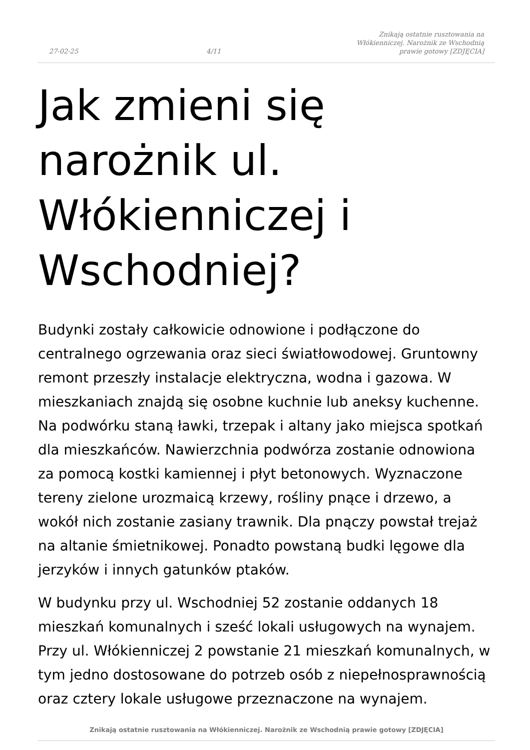27-02-25 4/11 Znikają ostatnie rusztowania na Włókienniczej. Narożnik ze Wschodnią prawie gotowy [ZDJĘCIA]
Jak zmieni się narożnik ul. Włókienniczej i Wschodniej?
Budynki zostały całkowicie odnowione i podłączone do centralnego ogrzewania oraz sieci światłowodowej. Gruntowny remont przeszły instalacje elektryczna, wodna i gazowa. W mieszkaniach znajdą się osobne kuchnie lub aneksy kuchenne. Na podwórku staną ławki, trzepak i altany jako miejsca spotkań dla mieszkańców. Nawierzchnia podwórza zostanie odnowiona za pomocą kostki kamiennej i płyt betonowych. Wyznaczone tereny zielone urozmaicą krzewy, rośliny pnące i drzewo, a wokół nich zostanie zasiany trawnik. Dla pnączy powstał trejaż na altanie śmietnikowej. Ponadto powstaną budki lęgowe dla jerzyków i innych gatunków ptaków.
W budynku przy ul. Wschodniej 52 zostanie oddanych 18 mieszkań komunalnych i sześć lokali usługowych na wynajem. Przy ul. Włókienniczej 2 powstanie 21 mieszkań komunalnych, w tym jedno dostosowane do potrzeb osób z niepełnosprawnością oraz cztery lokale usługowe przeznaczone na wynajem.
Znikają ostatnie rusztowania na Włókienniczej. Narożnik ze Wschodnią prawie gotowy [ZDJĘCIA]